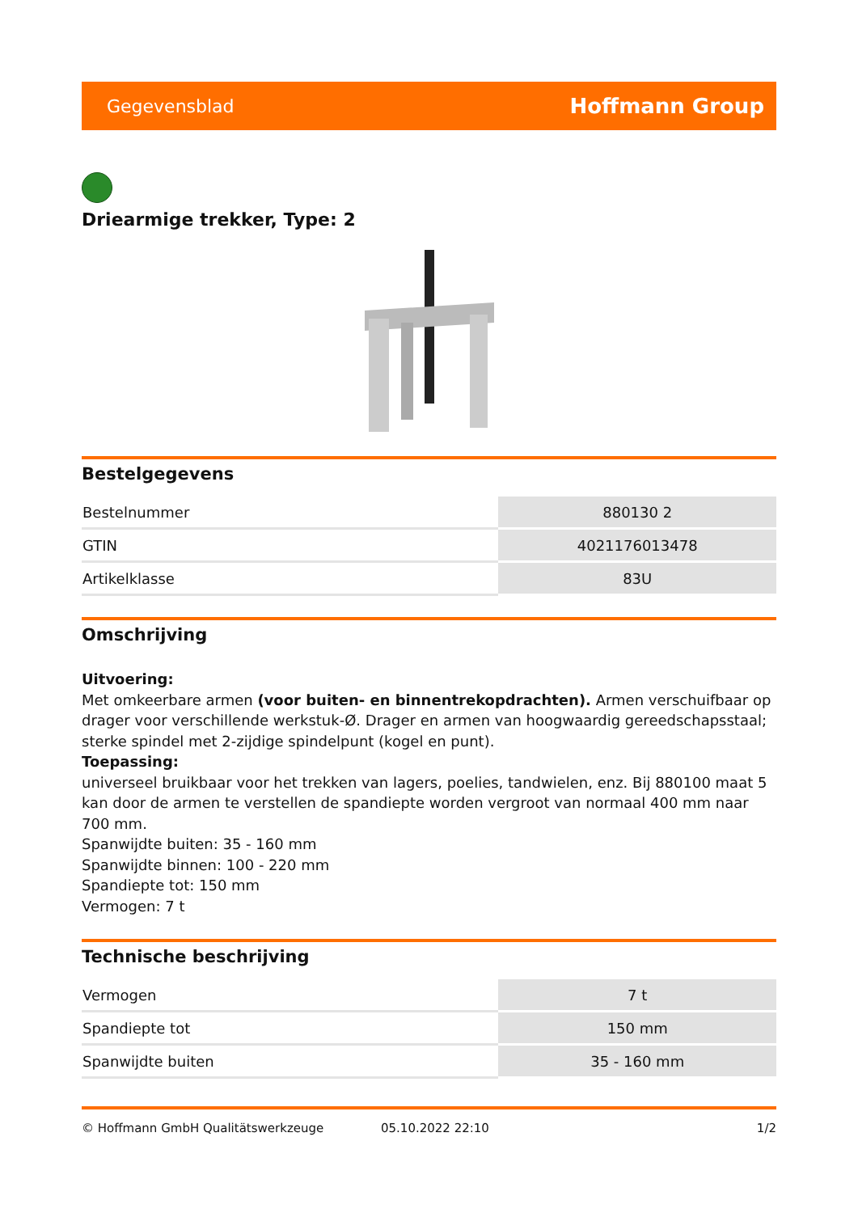Gegevensblad Hoffmann Group
Driearmige trekker, Type: 2
Bestelgegevens
| Bestelnummer | 880130 2 |
| GTIN | 4021176013478 |
| Artikelklasse | 83U |
Omschrijving
Uitvoering:
Met omkeerbare armen (voor buiten- en binnentrekopdrachten). Armen verschuifbaar op drager voor verschillende werkstuk-Ø. Drager en armen van hoogwaardig gereedschapsstaal; sterke spindel met 2-zijdige spindelpunt (kogel en punt).
Toepassing:
universeel bruikbaar voor het trekken van lagers, poelies, tandwielen, enz. Bij 880100 maat 5 kan door de armen te verstellen de spandiepte worden vergroot van normaal 400 mm naar 700 mm.
Spanwijdte buiten: 35 - 160 mm
Spanwijdte binnen: 100 - 220 mm
Spandiepte tot: 150 mm
Vermogen: 7 t
Technische beschrijving
| Vermogen | 7 t |
| Spandiepte tot | 150 mm |
| Spanwijdte buiten | 35 - 160 mm |
© Hoffmann GmbH Qualitätswerkzeuge 05.10.2022 22:10 1/2